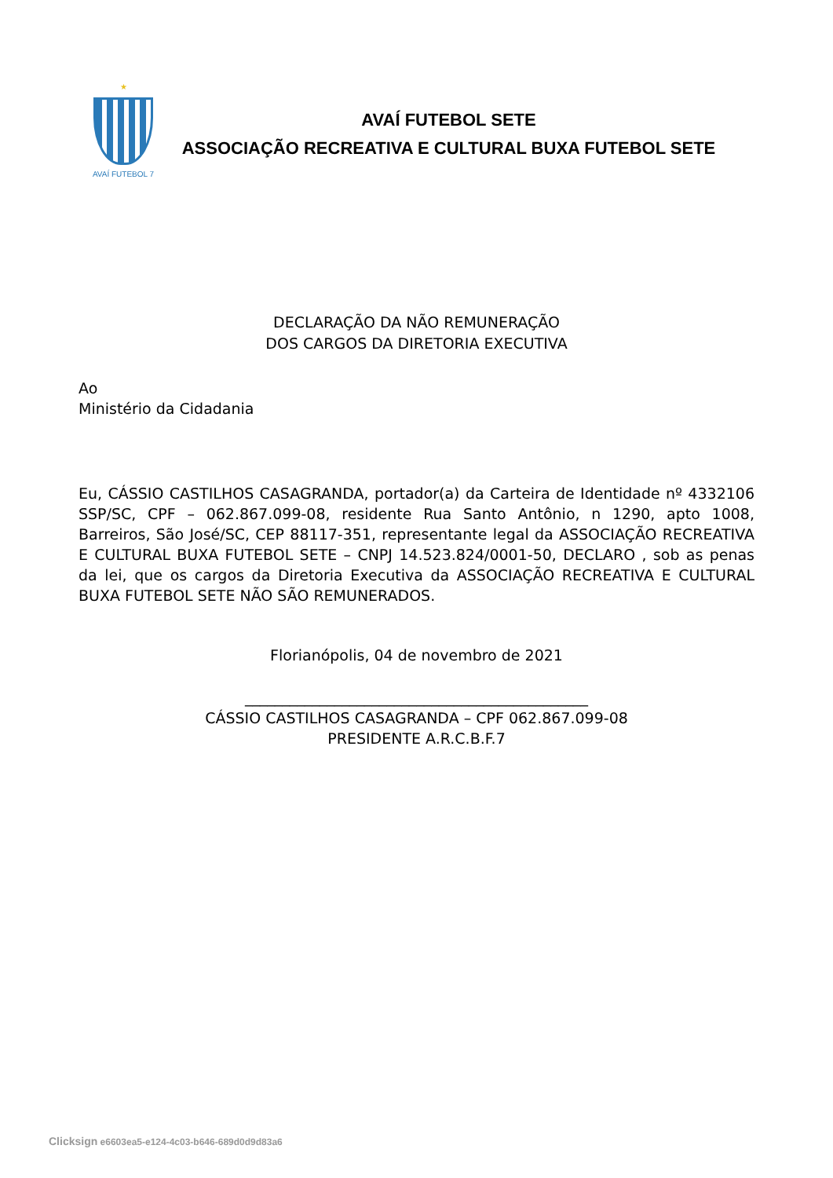★
AVAÍ FUTEBOL 7
AVAÍ FUTEBOL SETE
ASSOCIAÇÃO RECREATIVA E CULTURAL BUXA FUTEBOL SETE
DECLARAÇÃO DA NÃO REMUNERAÇÃO
DOS CARGOS DA DIRETORIA EXECUTIVA
Ao
Ministério da Cidadania
Eu, CÁSSIO CASTILHOS CASAGRANDA, portador(a) da Carteira de Identidade nº 4332106 SSP/SC, CPF – 062.867.099-08, residente Rua Santo Antônio, n 1290, apto 1008, Barreiros, São José/SC, CEP 88117-351, representante legal da ASSOCIAÇÃO RECREATIVA E CULTURAL BUXA FUTEBOL SETE – CNPJ 14.523.824/0001-50, DECLARO , sob as penas da lei, que os cargos da Diretoria Executiva da ASSOCIAÇÃO RECREATIVA E CULTURAL BUXA FUTEBOL SETE NÃO SÃO REMUNERADOS.
Florianópolis, 04 de novembro de 2021
______________________________________________
CÁSSIO CASTILHOS CASAGRANDA – CPF 062.867.099-08
PRESIDENTE A.R.C.B.F.7
Clicksign e6603ea5-e124-4c03-b646-689d0d9d83a6